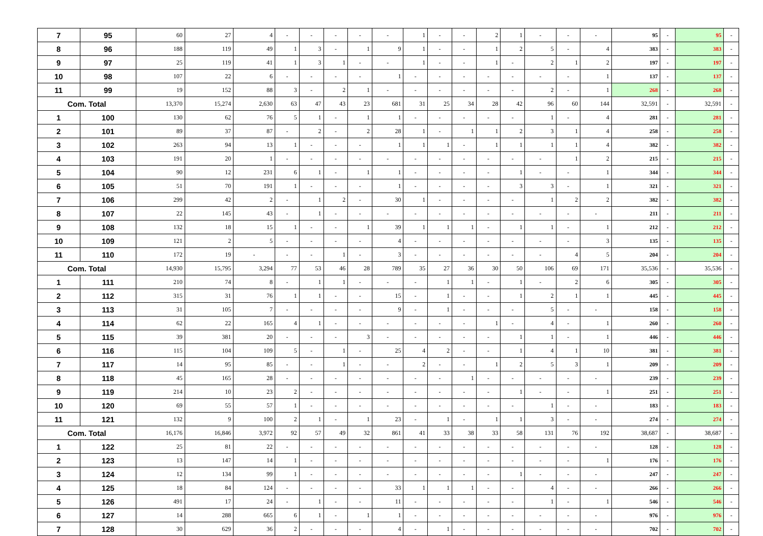| 7 | 95 | 60 | 27 | 4 | - | - | - | - | - | 1 | - | - | 2 | 1 | - | - | - | 95 | - | 95 | - |
| 8 | 96 | 188 | 119 | 49 | 1 | 3 | - | 1 | 9 | 1 | - | - | 1 | 2 | 5 | - | 4 | 383 | - | 383 | - |
| 9 | 97 | 25 | 119 | 41 | 1 | 3 | 1 | - | - | 1 | - | - | 1 | - | 2 | 1 | 2 | 197 | - | 197 | - |
| 10 | 98 | 107 | 22 | 6 | - | - | - | - | 1 | - | - | - | - | - | - | - | 1 | 137 | - | 137 | - |
| 11 | 99 | 19 | 152 | 88 | 3 | - | 2 | 1 | - | - | - | - | - | - | 2 | - | 1 | 268 | - | 268 | - |
| Com. Total | | 13,370 | 15,274 | 2,630 | 63 | 47 | 43 | 23 | 681 | 31 | 25 | 34 | 28 | 42 | 96 | 60 | 144 | 32,591 | - | 32,591 | - |
| 1 | 100 | 130 | 62 | 76 | 5 | 1 | - | 1 | 1 | - | - | - | - | - | 1 | - | 4 | 281 | - | 281 | - |
| 2 | 101 | 89 | 37 | 87 | - | 2 | - | 2 | 28 | 1 | - | 1 | 1 | 2 | 3 | 1 | 4 | 258 | - | 258 | - |
| 3 | 102 | 263 | 94 | 13 | 1 | - | - | - | 1 | 1 | 1 | - | 1 | 1 | 1 | 1 | 4 | 382 | - | 382 | - |
| 4 | 103 | 191 | 20 | 1 | - | - | - | - | - | - | - | - | - | - | - | 1 | 2 | 215 | - | 215 | - |
| 5 | 104 | 90 | 12 | 231 | 6 | 1 | - | 1 | 1 | - | - | - | - | 1 | - | - | 1 | 344 | - | 344 | - |
| 6 | 105 | 51 | 70 | 191 | 1 | - | - | - | 1 | - | - | - | - | 3 | 3 | - | 1 | 321 | - | 321 | - |
| 7 | 106 | 299 | 42 | 2 | - | 1 | 2 | - | 30 | 1 | - | - | - | - | 1 | 2 | 2 | 382 | - | 382 | - |
| 8 | 107 | 22 | 145 | 43 | - | 1 | - | - | - | - | - | - | - | - | - | - | - | 211 | - | 211 | - |
| 9 | 108 | 132 | 18 | 15 | 1 | - | - | 1 | 39 | 1 | 1 | 1 | - | 1 | 1 | - | 1 | 212 | - | 212 | - |
| 10 | 109 | 121 | 2 | 5 | - | - | - | - | 4 | - | - | - | - | - | - | - | 3 | 135 | - | 135 | - |
| 11 | 110 | 172 | 19 | - | - | - | 1 | - | 3 | - | - | - | - | - | - | 4 | 5 | 204 | - | 204 | - |
| Com. Total | | 14,930 | 15,795 | 3,294 | 77 | 53 | 46 | 28 | 789 | 35 | 27 | 36 | 30 | 50 | 106 | 69 | 171 | 35,536 | - | 35,536 | - |
| 1 | 111 | 210 | 74 | 8 | - | 1 | 1 | - | - | - | 1 | 1 | - | 1 | - | 2 | 6 | 305 | - | 305 | - |
| 2 | 112 | 315 | 31 | 76 | 1 | 1 | - | - | 15 | - | 1 | - | - | 1 | 2 | 1 | 1 | 445 | - | 445 | - |
| 3 | 113 | 31 | 105 | 7 | - | - | - | - | 9 | - | 1 | - | - | - | 5 | - | - | 158 | - | 158 | - |
| 4 | 114 | 62 | 22 | 165 | 4 | 1 | - | - | - | - | - | - | 1 | - | 4 | - | 1 | 260 | - | 260 | - |
| 5 | 115 | 39 | 381 | 20 | - | - | - | 3 | - | - | - | - | - | 1 | 1 | - | 1 | 446 | - | 446 | - |
| 6 | 116 | 115 | 104 | 109 | 5 | - | 1 | - | 25 | 4 | 2 | - | - | 1 | 4 | 1 | 10 | 381 | - | 381 | - |
| 7 | 117 | 14 | 95 | 85 | - | - | 1 | - | - | 2 | - | - | 1 | 2 | 5 | 3 | 1 | 209 | - | 209 | - |
| 8 | 118 | 45 | 165 | 28 | - | - | - | - | - | - | - | 1 | - | - | - | - | - | 239 | - | 239 | - |
| 9 | 119 | 214 | 10 | 23 | 2 | - | - | - | - | - | - | - | - | 1 | - | - | 1 | 251 | - | 251 | - |
| 10 | 120 | 69 | 55 | 57 | 1 | - | - | - | - | - | - | - | - | - | 1 | - | - | 183 | - | 183 | - |
| 11 | 121 | 132 | 9 | 100 | 2 | 1 | - | 1 | 23 | - | 1 | - | 1 | 1 | 3 | - | - | 274 | - | 274 | - |
| Com. Total | | 16,176 | 16,846 | 3,972 | 92 | 57 | 49 | 32 | 861 | 41 | 33 | 38 | 33 | 58 | 131 | 76 | 192 | 38,687 | - | 38,687 | - |
| 1 | 122 | 25 | 81 | 22 | - | - | - | - | - | - | - | - | - | - | - | - | - | 128 | - | 128 | - |
| 2 | 123 | 13 | 147 | 14 | 1 | - | - | - | - | - | - | - | - | - | - | - | 1 | 176 | - | 176 | - |
| 3 | 124 | 12 | 134 | 99 | 1 | - | - | - | - | - | - | - | - | 1 | - | - | - | 247 | - | 247 | - |
| 4 | 125 | 18 | 84 | 124 | - | - | - | - | 33 | 1 | 1 | 1 | - | - | 4 | - | - | 266 | - | 266 | - |
| 5 | 126 | 491 | 17 | 24 | - | 1 | - | - | 11 | - | - | - | - | - | 1 | - | 1 | 546 | - | 546 | - |
| 6 | 127 | 14 | 288 | 665 | 6 | 1 | - | 1 | 1 | - | - | - | - | - | - | - | - | 976 | - | 976 | - |
| 7 | 128 | 30 | 629 | 36 | 2 | - | - | - | 4 | - | 1 | - | - | - | - | - | - | 702 | - | 702 | - |